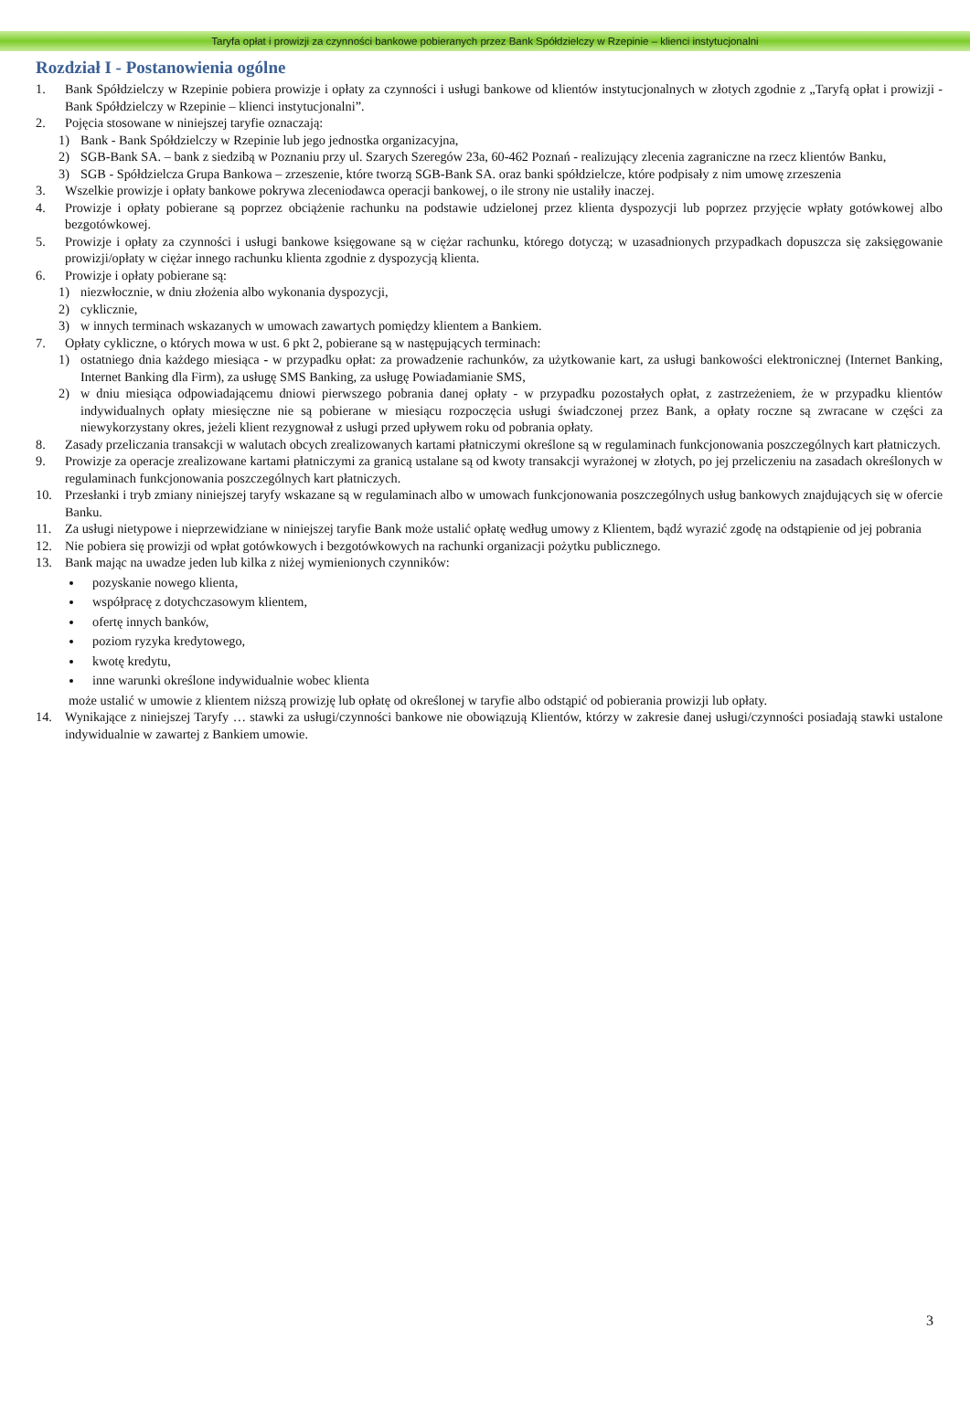Taryfa opłat i prowizji za czynności bankowe pobieranych przez Bank Spółdzielczy w Rzepinie – klienci instytucjonalni
Rozdział I - Postanowienia ogólne
1. Bank Spółdzielczy w Rzepinie pobiera prowizje i opłaty za czynności i usługi bankowe od klientów instytucjonalnych w złotych zgodnie z „Taryfą opłat i prowizji - Bank Spółdzielczy w Rzepinie – klienci instytucjonalni”.
2. Pojęcia stosowane w niniejszej taryfie oznaczają:
1) Bank - Bank Spółdzielczy w Rzepinie lub jego jednostka organizacyjna,
2) SGB-Bank SA. – bank z siedzibą w Poznaniu przy ul. Szarych Szeregów 23a, 60-462 Poznań - realizujący zlecenia zagraniczne na rzecz klientów Banku,
3) SGB - Spółdzielcza Grupa Bankowa – zrzeszenie, które tworzą SGB-Bank SA. oraz banki spółdzielcze, które podpisały z nim umowę zrzeszenia
3. Wszelkie prowizje i opłaty bankowe pokrywa zleceniodawca operacji bankowej, o ile strony nie ustaliły inaczej.
4. Prowizje i opłaty pobierane są poprzez obciążenie rachunku na podstawie udzielonej przez klienta dyspozycji lub poprzez przyjęcie wpłaty gotówkowej albo bezgotówkowej.
5. Prowizje i opłaty za czynności i usługi bankowe księgowane są w ciężar rachunku, którego dotyczą; w uzasadnionych przypadkach dopuszcza się zaksięgowanie prowizji/opłaty w ciężar innego rachunku klienta zgodnie z dyspozycją klienta.
6. Prowizje i opłaty pobierane są:
1) niezwłocznie, w dniu złożenia albo wykonania dyspozycji,
2) cyklicznie,
3) w innych terminach wskazanych w umowach zawartych pomiędzy klientem a Bankiem.
7. Opłaty cykliczne, o których mowa w ust. 6 pkt 2, pobierane są w następujących terminach:
1) ostatniego dnia każdego miesiąca - w przypadku opłat: za prowadzenie rachunków, za użytkowanie kart, za usługi bankowości elektronicznej (Internet Banking, Internet Banking dla Firm), za usługę SMS Banking, za usługę Powiadamianie SMS,
2) w dniu miesiąca odpowiadającemu dniowi pierwszego pobrania danej opłaty - w przypadku pozostałych opłat, z zastrzeżeniem, że w przypadku klientów indywidualnych opłaty miesięczne nie są pobierane w miesiącu rozpoczęcia usługi świadczonej przez Bank, a opłaty roczne są zwracane w części za niewykorzystany okres, jeżeli klient rezygnował z usługi przed upływem roku od pobrania opłaty.
8. Zasady przeliczania transakcji w walutach obcych zrealizowanych kartami płatniczymi określone są w regulaminach funkcjonowania poszczególnych kart płatniczych.
9. Prowizje za operacje zrealizowane kartami płatniczymi za granicą ustalane są od kwoty transakcji wyrażonej w złotych, po jej przeliczeniu na zasadach określonych w regulaminach funkcjonowania poszczególnych kart płatniczych.
10. Przesłanki i tryb zmiany niniejszej taryfy wskazane są w regulaminach albo w umowach funkcjonowania poszczególnych usług bankowych znajdujących się w ofercie Banku.
11. Za usługi nietypowe i nieprzewidziane w niniejszej taryfie Bank może ustalić opłatę według umowy z Klientem, bądź wyrazić zgodę na odstąpienie od jej pobrania
12. Nie pobiera się prowizji od wpłat gotówkowych i bezgotówkowych na rachunki organizacji pożytku publicznego.
13. Bank mając na uwadze jeden lub kilka z niżej wymienionych czynników:
pozyskanie nowego klienta,
współpracę z dotychczasowym klientem,
ofertę innych banków,
poziom ryzyka kredytowego,
kwotę kredytu,
inne warunki określone indywidualnie wobec klienta
może ustalić w umowie z klientem niższą prowizję lub opłatę od określonej w taryfie albo odstąpić od pobierania prowizji lub opłaty.
14. Wynikające z niniejszej Taryfy … stawki za usługi/czynności bankowe nie obowiązują Klientów, którzy w zakresie danej usługi/czynności posiadają stawki ustalone indywidualnie w zawartej z Bankiem umowie.
3